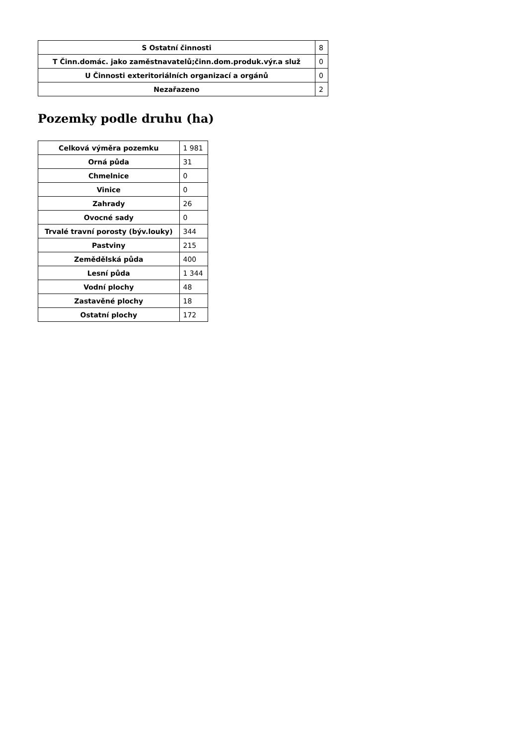| S Ostatní činnosti | 8 |
| T Činn.domác. jako zaměstnavatelů;činn.dom.produk.výr.a služ | 0 |
| U Činnosti exteritoriálních organizací a orgánů | 0 |
| Nezařazeno | 2 |
Pozemky podle druhu (ha)
| Celková výměra pozemku | 1 981 |
| Orná půda | 31 |
| Chmelnice | 0 |
| Vinice | 0 |
| Zahrady | 26 |
| Ovocné sady | 0 |
| Trvalé travní porosty (býv.louky) | 344 |
| Pastviny | 215 |
| Zemědělská půda | 400 |
| Lesní půda | 1 344 |
| Vodní plochy | 48 |
| Zastavěné plochy | 18 |
| Ostatní plochy | 172 |